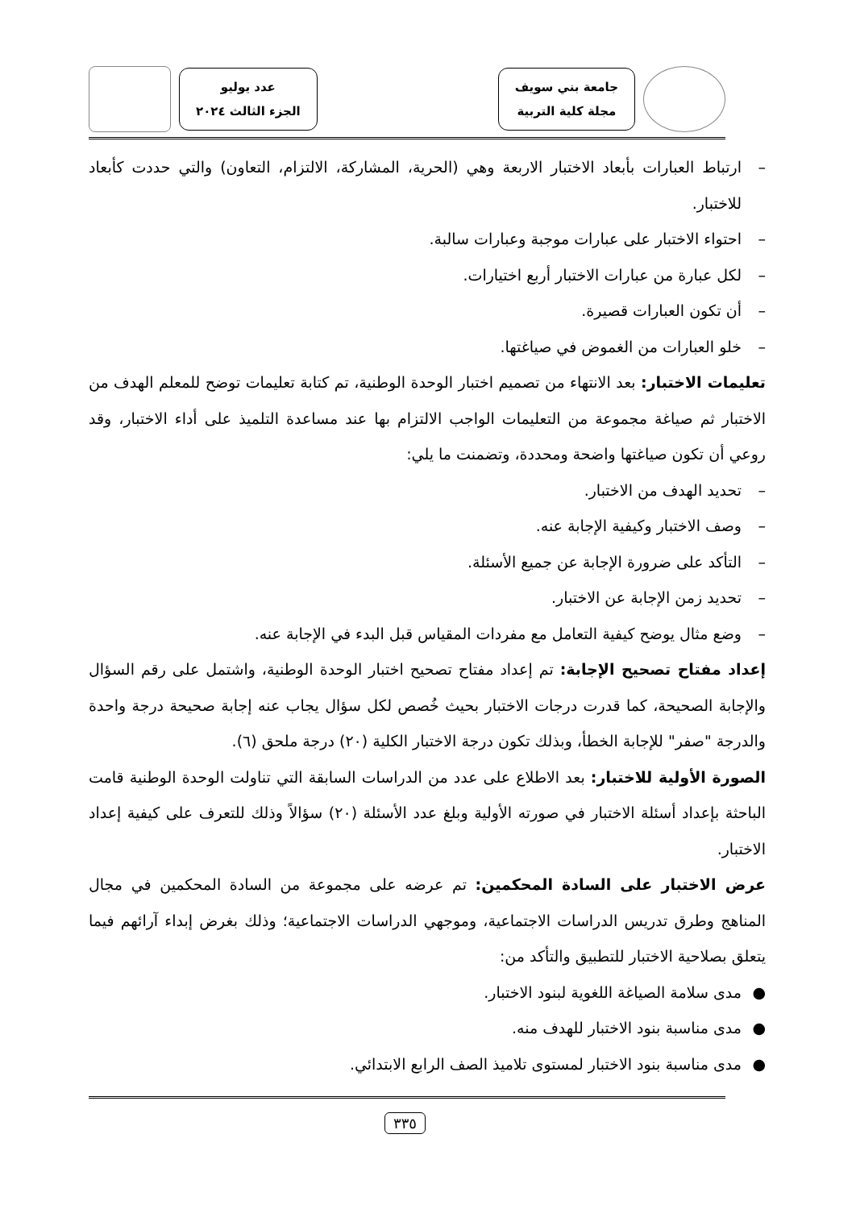جامعة بني سويف
مجلة كلية التربية
عدد يوليو
الجزء الثالث ٢٠٢٤
– ارتباط العبارات بأبعاد الاختبار الاربعة وهي (الحرية، المشاركة، الالتزام، التعاون) والتي حددت كأبعاد للاختبار.
– احتواء الاختبار على عبارات موجبة وعبارات سالبة.
– لكل عبارة من عبارات الاختبار أربع اختيارات.
– أن تكون العبارات قصيرة.
– خلو العبارات من الغموض في صياغتها.
تعليمات الاختبار: بعد الانتهاء من تصميم اختبار الوحدة الوطنية، تم كتابة تعليمات توضح للمعلم الهدف من الاختبار ثم صياغة مجموعة من التعليمات الواجب الالتزام بها عند مساعدة التلميذ على أداء الاختبار، وقد روعي أن تكون صياغتها واضحة ومحددة، وتضمنت ما يلي:
– تحديد الهدف من الاختبار.
– وصف الاختبار وكيفية الإجابة عنه.
– التأكد على ضرورة الإجابة عن جميع الأسئلة.
– تحديد زمن الإجابة عن الاختبار.
– وضع مثال يوضح كيفية التعامل مع مفردات المقياس قبل البدء في الإجابة عنه.
إعداد مفتاح تصحيح الإجابة: تم إعداد مفتاح تصحيح اختبار الوحدة الوطنية، واشتمل على رقم السؤال والإجابة الصحيحة، كما قدرت درجات الاختبار بحيث خُصص لكل سؤال يجاب عنه إجابة صحيحة درجة واحدة والدرجة "صفر" للإجابة الخطأ، وبذلك تكون درجة الاختبار الكلية (٢٠) درجة ملحق (٦).
الصورة الأولية للاختبار: بعد الاطلاع على عدد من الدراسات السابقة التي تناولت الوحدة الوطنية قامت الباحثة بإعداد أسئلة الاختبار في صورته الأولية وبلغ عدد الأسئلة (٢٠) سؤالاً وذلك للتعرف على كيفية إعداد الاختبار.
عرض الاختبار على السادة المحكمين: تم عرضه على مجموعة من السادة المحكمين في مجال المناهج وطرق تدريس الدراسات الاجتماعية، وموجهي الدراسات الاجتماعية؛ وذلك بغرض إبداء آرائهم فيما يتعلق بصلاحية الاختبار للتطبيق والتأكد من:
● مدى سلامة الصياغة اللغوية لبنود الاختبار.
● مدى مناسبة بنود الاختبار للهدف منه.
● مدى مناسبة بنود الاختبار لمستوى تلاميذ الصف الرابع الابتدائي.
٣٣٥